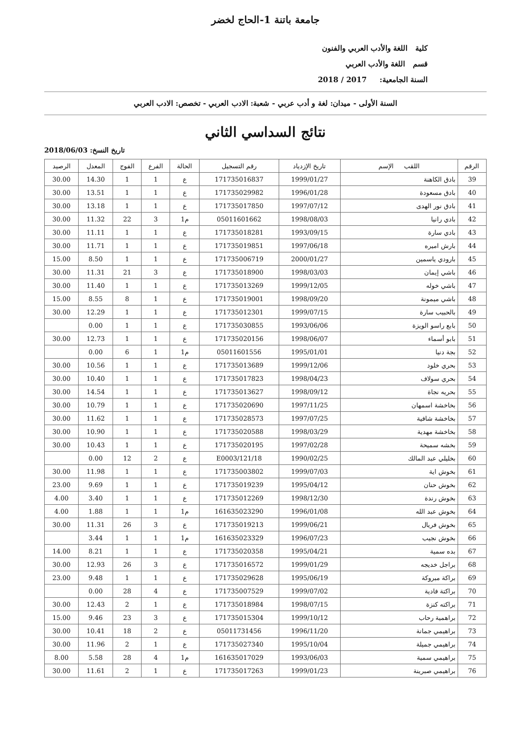جامعة باتنة 1-الحاج لخضر
كلية اللغة والأدب العربي والفنون
قسم اللغة والأدب العربي
السنة الجامعية: 2017 / 2018
السنة الأولى - ميدان: لغة و أدب عربي - شعبة: الادب العربي - تخصص: الادب العربي
نتائج السداسي الثاني
تاريخ النسخ: 2018/06/03
| الرقم | اللقب الإسم | تاريخ الإزدياد | رقم التسجيل | الحالة | الفرع | الفوج | المعدل | الرصيد |
| --- | --- | --- | --- | --- | --- | --- | --- | --- |
| 39 | بادق الكاهنة | 1999/01/27 | 171735016837 | ع | 1 | 1 | 14.30 | 30.00 |
| 40 | بادق مسعودة | 1996/01/28 | 171735029982 | ع | 1 | 1 | 13.51 | 30.00 |
| 41 | بادق نور الهدى | 1997/07/12 | 171735017850 | ع | 1 | 1 | 13.18 | 30.00 |
| 42 | بادي رانيا | 1998/08/03 | 05011601662 | م1 | 3 | 22 | 11.32 | 30.00 |
| 43 | بادي سارة | 1993/09/15 | 171735018281 | ع | 1 | 1 | 11.11 | 30.00 |
| 44 | بارش اميره | 1997/06/18 | 171735019851 | ع | 1 | 1 | 11.71 | 30.00 |
| 45 | بارودي ياسمين | 2000/01/27 | 171735006719 | ع | 1 | 1 | 8.50 | 15.00 |
| 46 | باشي إيمان | 1998/03/03 | 171735018900 | ع | 3 | 21 | 11.31 | 30.00 |
| 47 | باشي خوله | 1999/12/05 | 171735013269 | ع | 1 | 1 | 11.40 | 30.00 |
| 48 | باشي ميمونة | 1998/09/20 | 171735019001 | ع | 1 | 8 | 8.55 | 15.00 |
| 49 | بالحبيب سارة | 1999/07/15 | 171735012301 | ع | 1 | 1 | 12.29 | 30.00 |
| 50 | بابع راسو الويزة | 1993/06/06 | 171735030855 | ع | 1 | 1 | 0.00 | |
| 51 | بابو أسماء | 1998/06/07 | 171735020156 | ع | 1 | 1 | 12.73 | 30.00 |
| 52 | بجة دنيا | 1995/01/01 | 05011601556 | م1 | 1 | 6 | 0.00 | |
| 53 | بحري خلود | 1999/12/06 | 171735013689 | ع | 1 | 1 | 10.56 | 30.00 |
| 54 | بحري سولاف | 1998/04/23 | 171735017823 | ع | 1 | 1 | 10.40 | 30.00 |
| 55 | بحريه نجاة | 1998/09/12 | 171735013627 | ع | 1 | 1 | 14.54 | 30.00 |
| 56 | بخاخشة اسمهان | 1997/11/25 | 171735020690 | ع | 1 | 1 | 10.79 | 30.00 |
| 57 | بخاخشة شافية | 1997/07/25 | 171735028573 | ع | 1 | 1 | 11.62 | 30.00 |
| 58 | بخاخشة مهدية | 1998/03/29 | 171735020588 | ع | 1 | 1 | 10.90 | 30.00 |
| 59 | بخشه سميحة | 1997/02/28 | 171735020195 | ع | 1 | 1 | 10.43 | 30.00 |
| 60 | بخليلي عبد المالك | 1990/02/25 | 121/18/E0003 | ع | 2 | 12 | 0.00 | |
| 61 | بخوش اية | 1999/07/03 | 171735003802 | ع | 1 | 1 | 11.98 | 30.00 |
| 62 | بخوش حنان | 1995/04/12 | 171735019239 | ع | 1 | 1 | 9.69 | 23.00 |
| 63 | بخوش رندة | 1998/12/30 | 171735012269 | ع | 1 | 1 | 3.40 | 4.00 |
| 64 | بخوش عبد الله | 1996/01/08 | 161635023290 | م1 | 1 | 1 | 1.88 | 4.00 |
| 65 | بخوش فريال | 1999/06/21 | 171735019213 | ع | 3 | 26 | 11.31 | 30.00 |
| 66 | بخوش نجيب | 1996/07/23 | 161635023329 | م1 | 1 | 1 | 3.44 | |
| 67 | بده سمية | 1995/04/21 | 171735020358 | ع | 1 | 1 | 8.21 | 14.00 |
| 68 | براجل خديجه | 1999/01/29 | 171735016572 | ع | 3 | 26 | 12.93 | 30.00 |
| 69 | براكة مبروكة | 1995/06/19 | 171735029628 | ع | 1 | 1 | 9.48 | 23.00 |
| 70 | براكتة فادية | 1999/07/02 | 171735007529 | ع | 4 | 28 | 0.00 | |
| 71 | براكته كنزة | 1998/07/15 | 171735018984 | ع | 1 | 2 | 12.43 | 30.00 |
| 72 | براهمية رحاب | 1999/10/12 | 171735015304 | ع | 3 | 23 | 9.46 | 15.00 |
| 73 | براهيمي جمانة | 1996/11/20 | 05011731456 | ع | 2 | 18 | 10.41 | 30.00 |
| 74 | براهيمي جميلة | 1995/10/04 | 171735027340 | ع | 1 | 2 | 11.96 | 30.00 |
| 75 | براهيمي سمية | 1993/06/03 | 161635017029 | م1 | 4 | 28 | 5.58 | 8.00 |
| 76 | براهيمي صبرينة | 1999/01/23 | 171735017263 | ع | 1 | 2 | 11.61 | 30.00 |